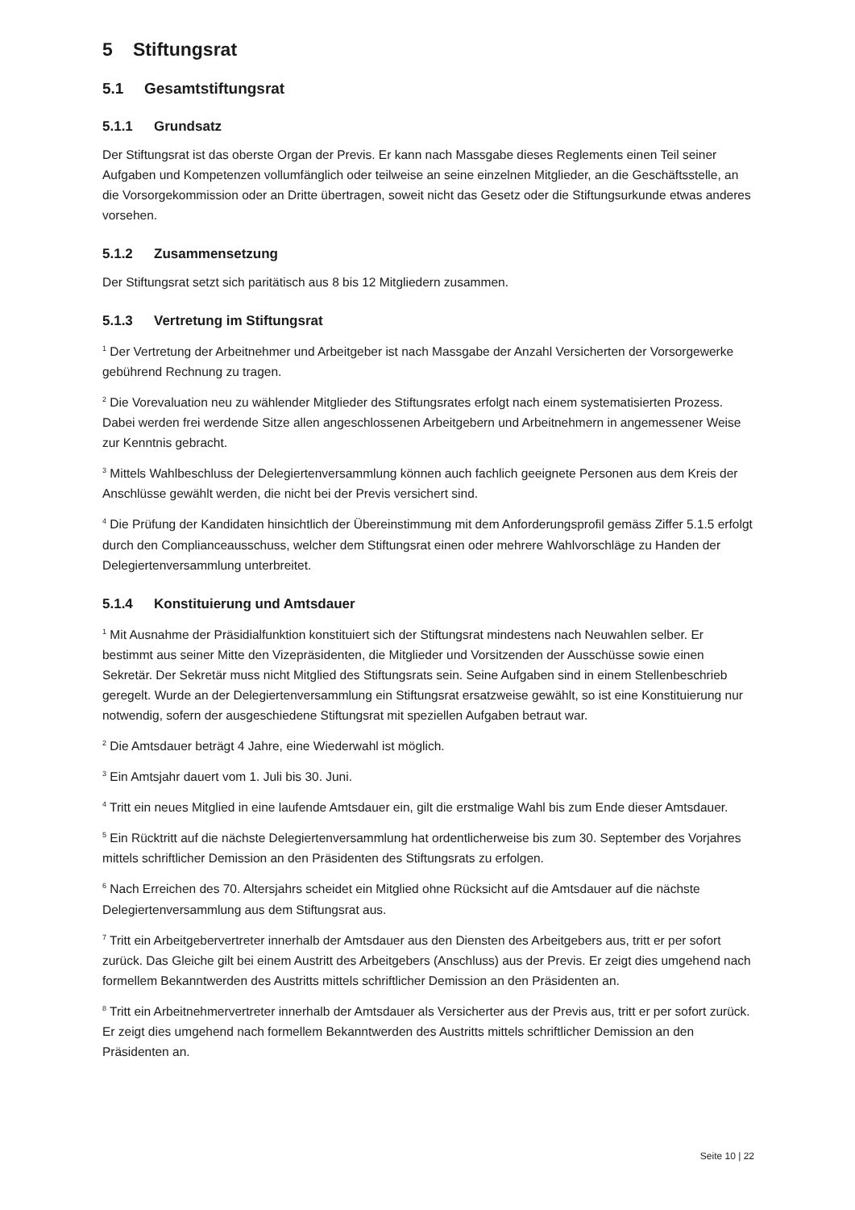5 Stiftungsrat
5.1 Gesamtstiftungsrat
5.1.1 Grundsatz
Der Stiftungsrat ist das oberste Organ der Previs. Er kann nach Massgabe dieses Reglements einen Teil seiner Aufgaben und Kompetenzen vollumfänglich oder teilweise an seine einzelnen Mitglieder, an die Geschäftsstelle, an die Vorsorgekommission oder an Dritte übertragen, soweit nicht das Gesetz oder die Stiftungsurkunde etwas anderes vorsehen.
5.1.2 Zusammensetzung
Der Stiftungsrat setzt sich paritätisch aus 8 bis 12 Mitgliedern zusammen.
5.1.3 Vertretung im Stiftungsrat
<sup>1</sup> Der Vertretung der Arbeitnehmer und Arbeitgeber ist nach Massgabe der Anzahl Versicherten der Vorsorgewerke gebührend Rechnung zu tragen.
<sup>2</sup> Die Vorevaluation neu zu wählender Mitglieder des Stiftungsrates erfolgt nach einem systematisierten Prozess. Dabei werden frei werdende Sitze allen angeschlossenen Arbeitgebern und Arbeitnehmern in angemessener Weise zur Kenntnis gebracht.
<sup>3</sup> Mittels Wahlbeschluss der Delegiertenversammlung können auch fachlich geeignete Personen aus dem Kreis der Anschlüsse gewählt werden, die nicht bei der Previs versichert sind.
<sup>4</sup> Die Prüfung der Kandidaten hinsichtlich der Übereinstimmung mit dem Anforderungsprofil gemäss Ziffer 5.1.5 erfolgt durch den Complianceausschuss, welcher dem Stiftungsrat einen oder mehrere Wahlvorschläge zu Handen der Delegiertenversammlung unterbreitet.
5.1.4 Konstituierung und Amtsdauer
<sup>1</sup> Mit Ausnahme der Präsidialfunktion konstituiert sich der Stiftungsrat mindestens nach Neuwahlen selber. Er bestimmt aus seiner Mitte den Vizepräsidenten, die Mitglieder und Vorsitzenden der Ausschüsse sowie einen Sekretär. Der Sekretär muss nicht Mitglied des Stiftungsrats sein. Seine Aufgaben sind in einem Stellenbeschrieb geregelt. Wurde an der Delegiertenversammlung ein Stiftungsrat ersatzweise gewählt, so ist eine Konstituierung nur notwendig, sofern der ausgeschiedene Stiftungsrat mit speziellen Aufgaben betraut war.
<sup>2</sup> Die Amtsdauer beträgt 4 Jahre, eine Wiederwahl ist möglich.
<sup>3</sup> Ein Amtsjahr dauert vom 1. Juli bis 30. Juni.
<sup>4</sup> Tritt ein neues Mitglied in eine laufende Amtsdauer ein, gilt die erstmalige Wahl bis zum Ende dieser Amtsdauer.
<sup>5</sup> Ein Rücktritt auf die nächste Delegiertenversammlung hat ordentlicherweise bis zum 30. September des Vorjahres mittels schriftlicher Demission an den Präsidenten des Stiftungsrats zu erfolgen.
<sup>6</sup> Nach Erreichen des 70. Altersjahrs scheidet ein Mitglied ohne Rücksicht auf die Amtsdauer auf die nächste Delegiertenversammlung aus dem Stiftungsrat aus.
<sup>7</sup> Tritt ein Arbeitgebervertreter innerhalb der Amtsdauer aus den Diensten des Arbeitgebers aus, tritt er per sofort zurück. Das Gleiche gilt bei einem Austritt des Arbeitgebers (Anschluss) aus der Previs. Er zeigt dies umgehend nach formellem Bekanntwerden des Austritts mittels schriftlicher Demission an den Präsidenten an.
<sup>8</sup> Tritt ein Arbeitnehmervertreter innerhalb der Amtsdauer als Versicherter aus der Previs aus, tritt er per sofort zurück. Er zeigt dies umgehend nach formellem Bekanntwerden des Austritts mittels schriftlicher Demission an den Präsidenten an.
Seite 10 | 22